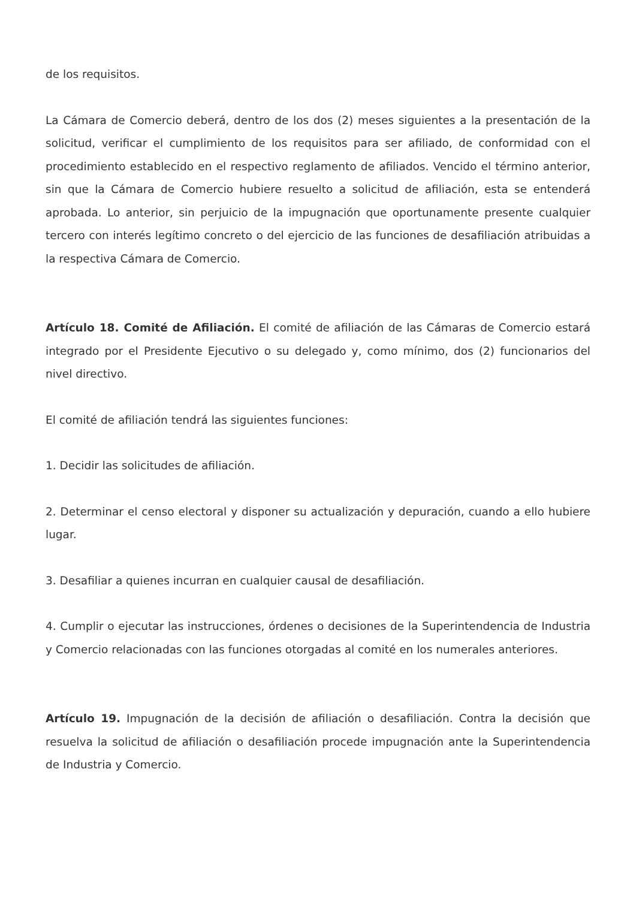de los requisitos.
La Cámara de Comercio deberá, dentro de los dos (2) meses siguientes a la presentación de la solicitud, verificar el cumplimiento de los requisitos para ser afiliado, de conformidad con el procedimiento establecido en el respectivo reglamento de afiliados. Vencido el término anterior, sin que la Cámara de Comercio hubiere resuelto a solicitud de afiliación, esta se entenderá aprobada. Lo anterior, sin perjuicio de la impugnación que oportunamente presente cualquier tercero con interés legítimo concreto o del ejercicio de las funciones de desafiliación atribuidas a la respectiva Cámara de Comercio.
Artículo 18. Comité de Afiliación. El comité de afiliación de las Cámaras de Comercio estará integrado por el Presidente Ejecutivo o su delegado y, como mínimo, dos (2) funcionarios del nivel directivo.
El comité de afiliación tendrá las siguientes funciones:
1. Decidir las solicitudes de afiliación.
2. Determinar el censo electoral y disponer su actualización y depuración, cuando a ello hubiere lugar.
3. Desafiliar a quienes incurran en cualquier causal de desafiliación.
4. Cumplir o ejecutar las instrucciones, órdenes o decisiones de la Superintendencia de Industria y Comercio relacionadas con las funciones otorgadas al comité en los numerales anteriores.
Artículo 19. Impugnación de la decisión de afiliación o desafiliación. Contra la decisión que resuelva la solicitud de afiliación o desafiliación procede impugnación ante la Superintendencia de Industria y Comercio.